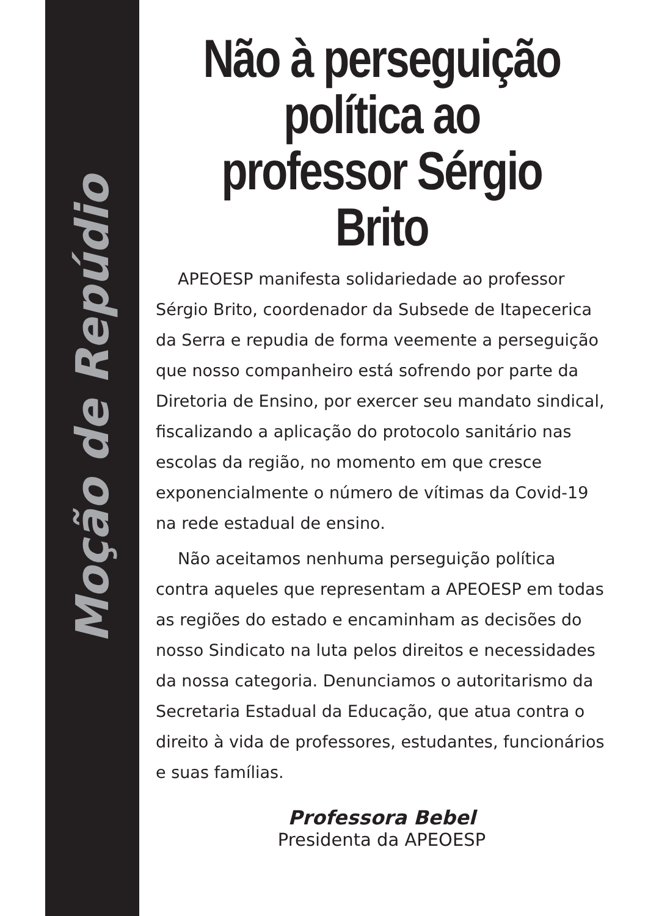Moção de Repúdio
Não à perseguição política ao professor Sérgio Brito
APEOESP manifesta solidariedade ao professor Sérgio Brito, coordenador da Subsede de Itapecerica da Serra e repudia de forma veemente a perseguição que nosso companheiro está sofrendo por parte da Diretoria de Ensino, por exercer seu mandato sindical, fiscalizando a aplicação do protocolo sanitário nas escolas da região, no momento em que cresce exponencialmente o número de vítimas da Covid-19 na rede estadual de ensino.
Não aceitamos nenhuma perseguição política contra aqueles que representam a APEOESP em todas as regiões do estado e encaminham as decisões do nosso Sindicato na luta pelos direitos e necessidades da nossa categoria. Denunciamos o autoritarismo da Secretaria Estadual da Educação, que atua contra o direito à vida de professores, estudantes, funcionários e suas famílias.
Professora Bebel
Presidenta da APEOESP